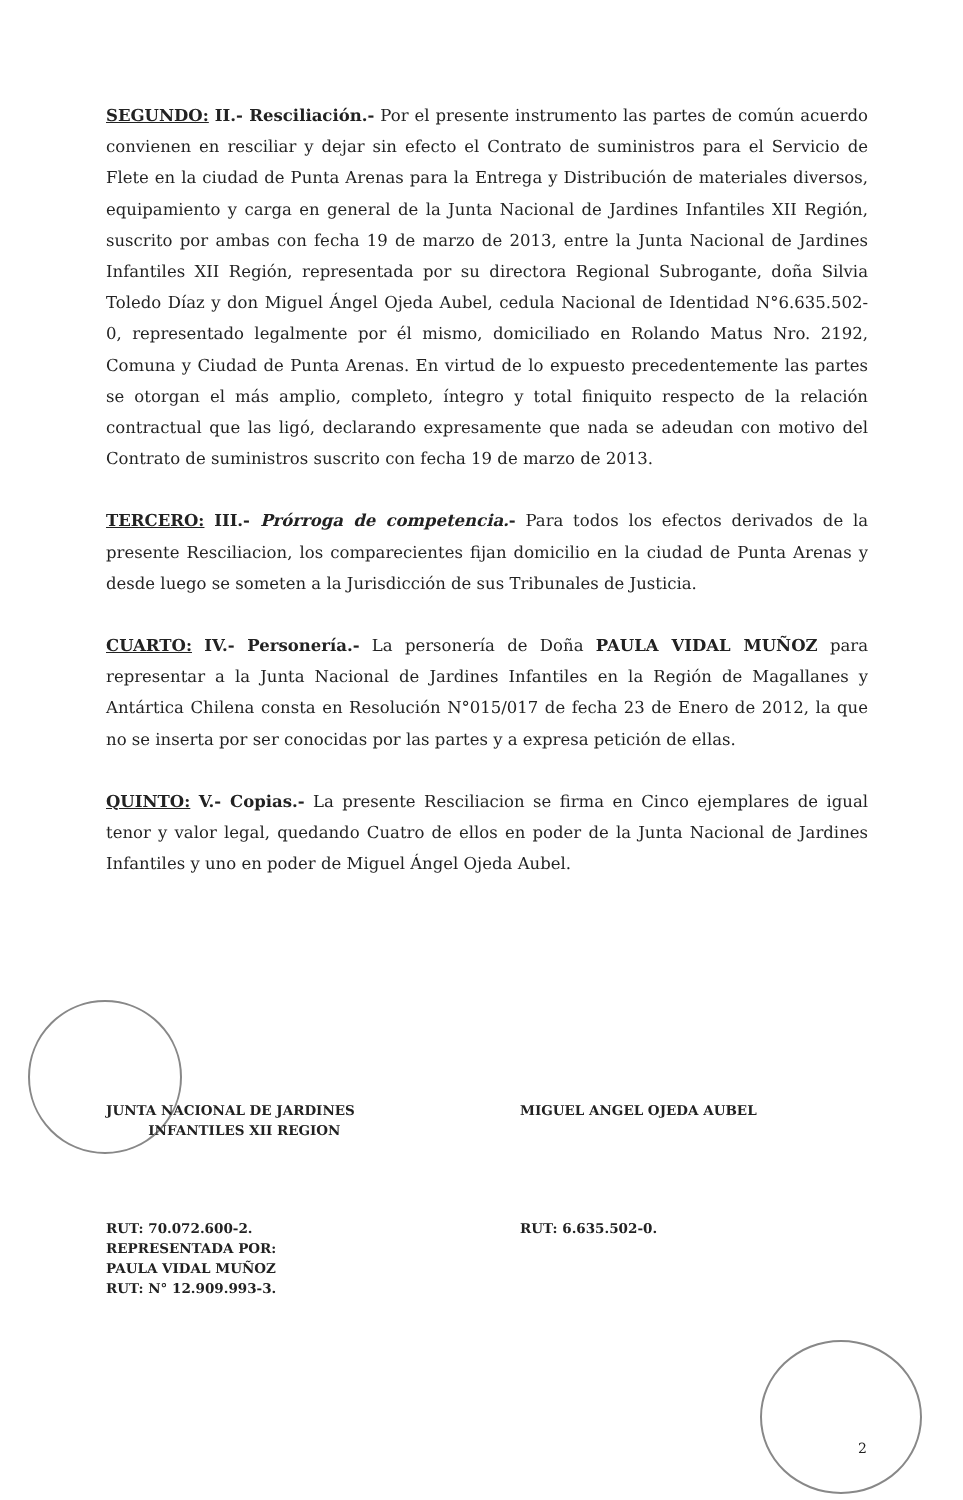SEGUNDO: II.- Resciliación.- Por el presente instrumento las partes de común acuerdo convienen en resciliar y dejar sin efecto el Contrato de suministros para el Servicio de Flete en la ciudad de Punta Arenas para la Entrega y Distribución de materiales diversos, equipamiento y carga en general de la Junta Nacional de Jardines Infantiles XII Región, suscrito por ambas con fecha 19 de marzo de 2013, entre la Junta Nacional de Jardines Infantiles XII Región, representada por su directora Regional Subrogante, doña Silvia Toledo Díaz y don Miguel Ángel Ojeda Aubel, cedula Nacional de Identidad N°6.635.502-0, representado legalmente por él mismo, domiciliado en Rolando Matus Nro. 2192, Comuna y Ciudad de Punta Arenas. En virtud de lo expuesto precedentemente las partes se otorgan el más amplio, completo, íntegro y total finiquito respecto de la relación contractual que las ligó, declarando expresamente que nada se adeudan con motivo del Contrato de suministros suscrito con fecha 19 de marzo de 2013.
TERCERO: III.- Prórroga de competencia.- Para todos los efectos derivados de la presente Resciliacion, los comparecientes fijan domicilio en la ciudad de Punta Arenas y desde luego se someten a la Jurisdicción de sus Tribunales de Justicia.
CUARTO: IV.- Personería.- La personería de Doña PAULA VIDAL MUÑOZ para representar a la Junta Nacional de Jardines Infantiles en la Región de Magallanes y Antártica Chilena consta en Resolución N°015/017 de fecha 23 de Enero de 2012, la que no se inserta por ser conocidas por las partes y a expresa petición de ellas.
QUINTO: V.- Copias.- La presente Resciliacion se firma en Cinco ejemplares de igual tenor y valor legal, quedando Cuatro de ellos en poder de la Junta Nacional de Jardines Infantiles y uno en poder de Miguel Ángel Ojeda Aubel.
JUNTA NACIONAL DE JARDINES
INFANTILES XII REGION
MIGUEL ANGEL OJEDA AUBEL
RUT: 70.072.600-2.
REPRESENTADA POR:
PAULA VIDAL MUÑOZ
RUT: N° 12.909.993-3.
RUT: 6.635.502-0.
2